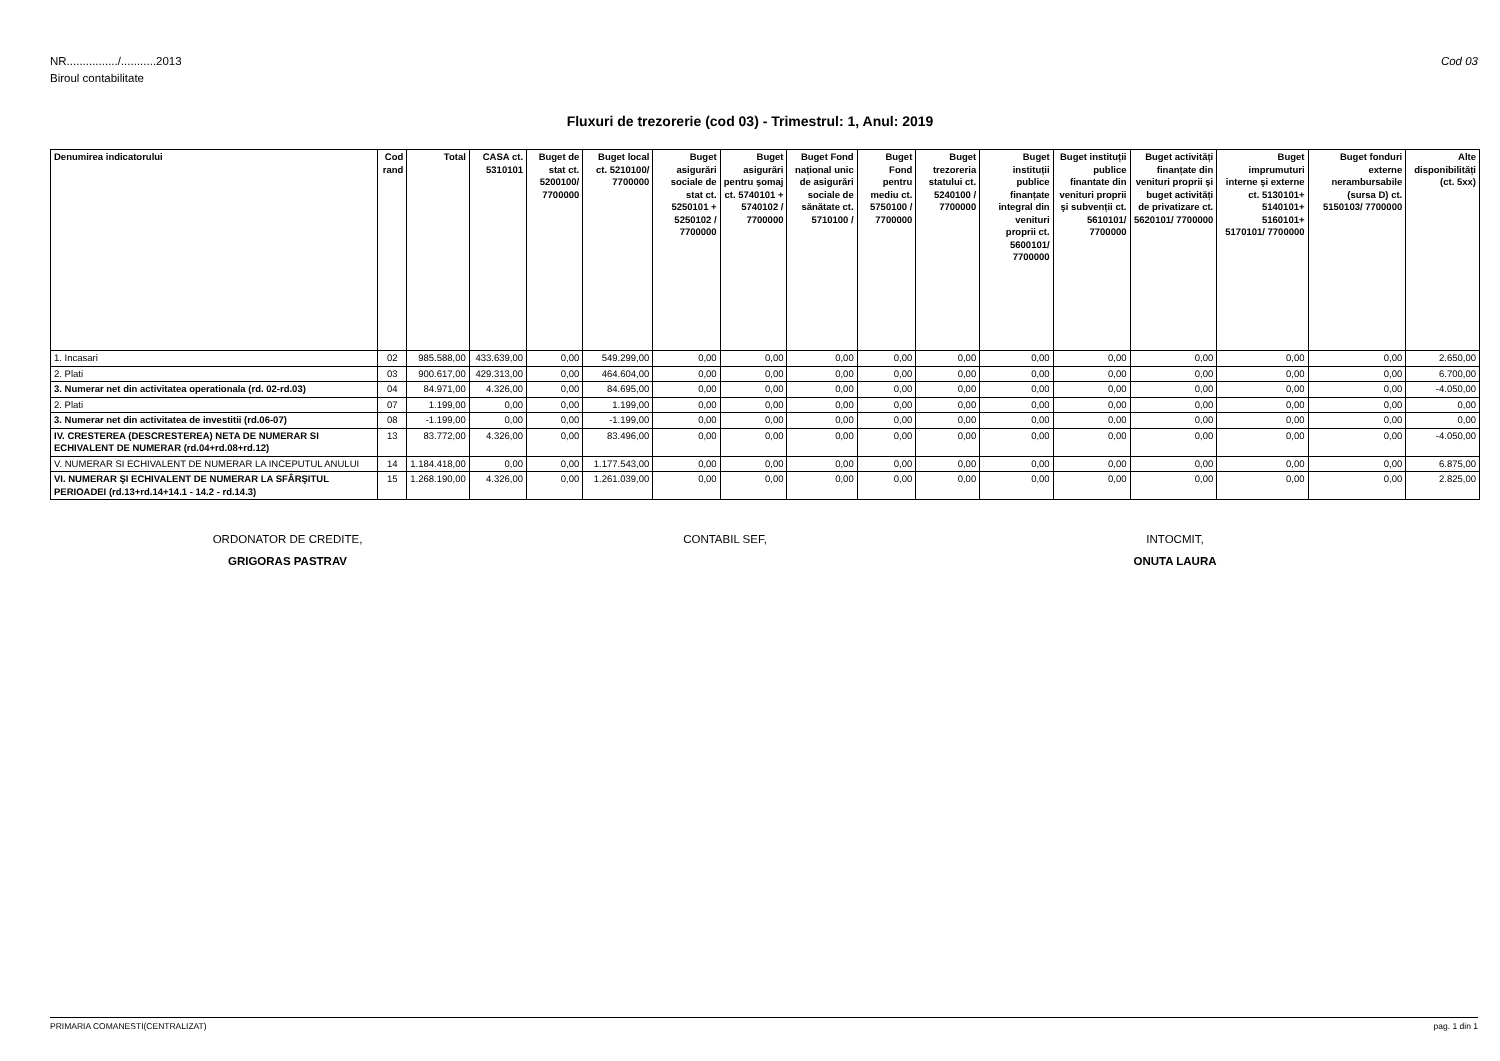Cod 03 NR................/...........2013
Biroul contabilitate
Fluxuri de trezorerie (cod 03) - Trimestrul: 1, Anul: 2019
| Denumirea indicatorului | Cod rand | Total | CASA ct. 5310101 | Buget de stat ct. 5200100/ 7700000 | Buget local ct. 5210100/ 7700000 | Buget asigurări sociale de stat ct. 5250101 + 5250102 / 7700000 | Buget asigurări pentru şomaj ct. 5740101 + 5740102 / 7700000 | Buget Fond național unic de asigurări sociale de sănătate ct. 5710100 / | Buget Fond pentru mediu ct. 5750100 / 7700000 | Buget trezoreria statului ct. 5240100 / 7700000 | Buget instituții publice finanțate integral din venituri proprii ct. 5600101/ 7700000 | Buget instituții publice finantate din venituri proprii şi subvenții ct. 5610101/ 7700000 | Buget activități finanțate din venituri proprii şi buget activități de privatizare ct. 5620101/ 7700000 | Buget imprumuturi interne şi externe ct. 5130101+ 5140101+ 5160101+ 5170101/ 7700000 | Buget fonduri externe nerambursabile (sursa D) ct. 5150103/ 7700000 | Alte disponibilități (ct. 5xx) |
| --- | --- | --- | --- | --- | --- | --- | --- | --- | --- | --- | --- | --- | --- | --- | --- | --- |
| 1. Incasari | 02 | 985.588,00 | 433.639,00 | 0,00 | 549.299,00 | 0,00 | 0,00 | 0,00 | 0,00 | 0,00 | 0,00 | 0,00 | 0,00 | 0,00 | 0,00 | 2.650,00 |
| 2. Plati | 03 | 900.617,00 | 429.313,00 | 0,00 | 464.604,00 | 0,00 | 0,00 | 0,00 | 0,00 | 0,00 | 0,00 | 0,00 | 0,00 | 0,00 | 0,00 | 6.700,00 |
| 3. Numerar net din activitatea operationala (rd. 02-rd.03) | 04 | 84.971,00 | 4.326,00 | 0,00 | 84.695,00 | 0,00 | 0,00 | 0,00 | 0,00 | 0,00 | 0,00 | 0,00 | 0,00 | 0,00 | 0,00 | -4.050,00 |
| 2. Plati | 07 | 1.199,00 | 0,00 | 0,00 | 1.199,00 | 0,00 | 0,00 | 0,00 | 0,00 | 0,00 | 0,00 | 0,00 | 0,00 | 0,00 | 0,00 | 0,00 |
| 3. Numerar net din activitatea de investitii (rd.06-07) | 08 | -1.199,00 | 0,00 | 0,00 | -1.199,00 | 0,00 | 0,00 | 0,00 | 0,00 | 0,00 | 0,00 | 0,00 | 0,00 | 0,00 | 0,00 | 0,00 |
| IV. CRESTEREA (DESCRESTEREA) NETA DE NUMERAR SI ECHIVALENT DE NUMERAR (rd.04+rd.08+rd.12) | 13 | 83.772,00 | 4.326,00 | 0,00 | 83.496,00 | 0,00 | 0,00 | 0,00 | 0,00 | 0,00 | 0,00 | 0,00 | 0,00 | 0,00 | 0,00 | -4.050,00 |
| V. NUMERAR SI ECHIVALENT DE NUMERAR LA INCEPUTUL ANULUI | 14 | 1.184.418,00 | 0,00 | 0,00 | 1.177.543,00 | 0,00 | 0,00 | 0,00 | 0,00 | 0,00 | 0,00 | 0,00 | 0,00 | 0,00 | 0,00 | 6.875,00 |
| VI. NUMERAR ŞI ECHIVALENT DE NUMERAR LA SFÂRŞITUL PERIOADEI (rd.13+rd.14+14.1 - 14.2 - rd.14.3) | 15 | 1.268.190,00 | 4.326,00 | 0,00 | 1.261.039,00 | 0,00 | 0,00 | 0,00 | 0,00 | 0,00 | 0,00 | 0,00 | 0,00 | 0,00 | 0,00 | 2.825,00 |
ORDONATOR DE CREDITE,
GRIGORAS PASTRAV
CONTABIL SEF, INTOCMIT,
ONUTA LAURA
PRIMARIA COMANESTI(CENTRALIZAT) pag. 1 din 1